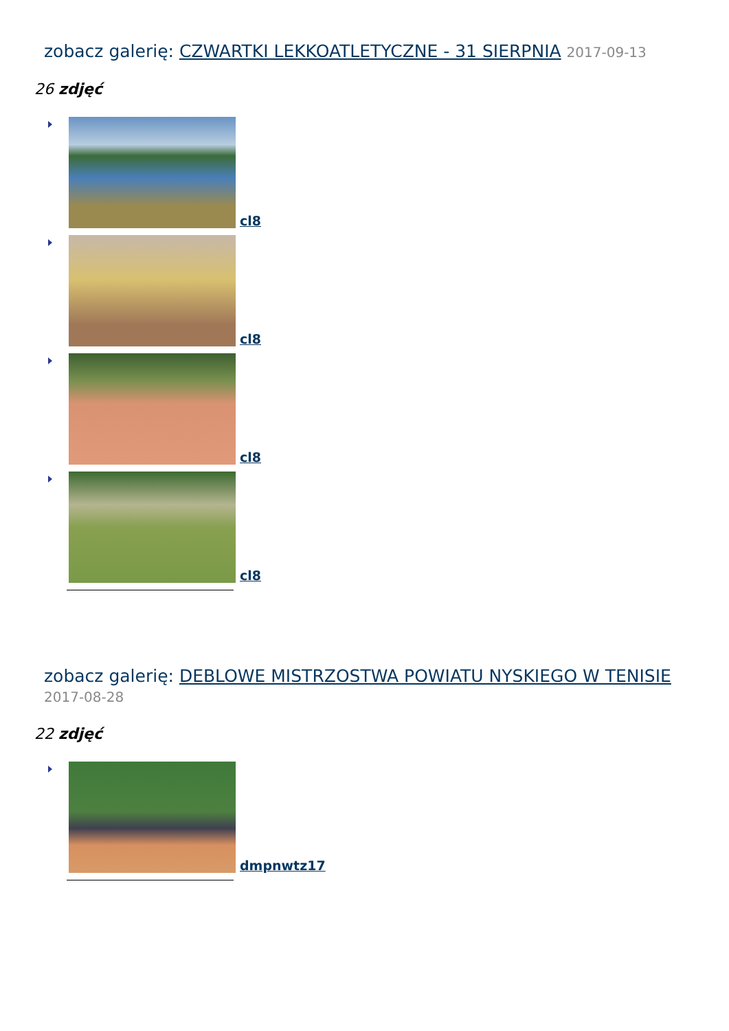zobacz galerię: CZWARTKI LEKKOATLETYCZNE - 31 SIERPNIA 2017-09-13
26 zdjęć
cl8
cl8
cl8
cl8
zobacz galerię: DEBLOWE MISTRZOSTWA POWIATU NYSKIEGO W TENISIE
2017-08-28
22 zdjęć
dmpnwtz17